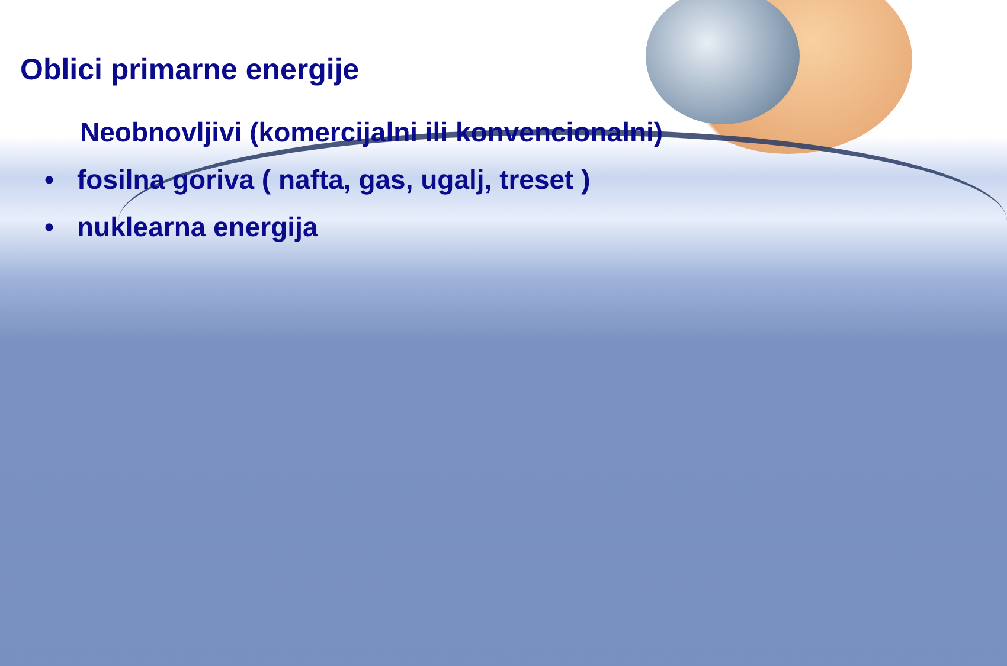Oblici primarne energije
Neobnovljivi (komercijalni ili konvencionalni)
• fosilna goriva ( nafta, gas, ugalj, treset )
• nuklearna energija